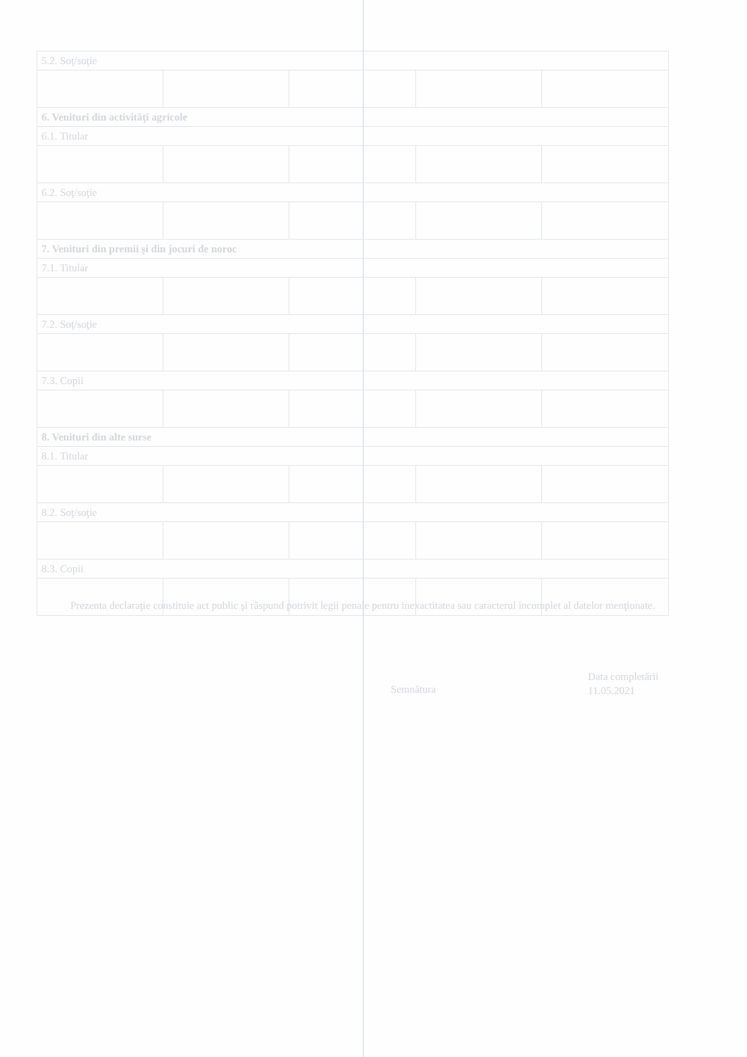| 5.2. Soţ/soţie | | | | |
| 6. Venituri din activităţi agricole | | | | |
| 6.1. Titular | | | | |
| 6.2. Soţ/soţie | | | | |
| 7. Venituri din premii şi din jocuri de noroc | | | | |
| 7.1. Titular | | | | |
| 7.2. Soţ/soţie | | | | |
| 7.3. Copii | | | | |
| 8. Venituri din alte surse | | | | |
| 8.1. Titular | | | | |
| 8.2. Soţ/soţie | | | | |
| 8.3. Copii | | | | |
Prezenta declaraţie constituie act public şi răspund potrivit legii penale pentru inexactitatea sau caracterul incomplet al datelor menţionate.
Data completării
11.05.2021
Semnătura